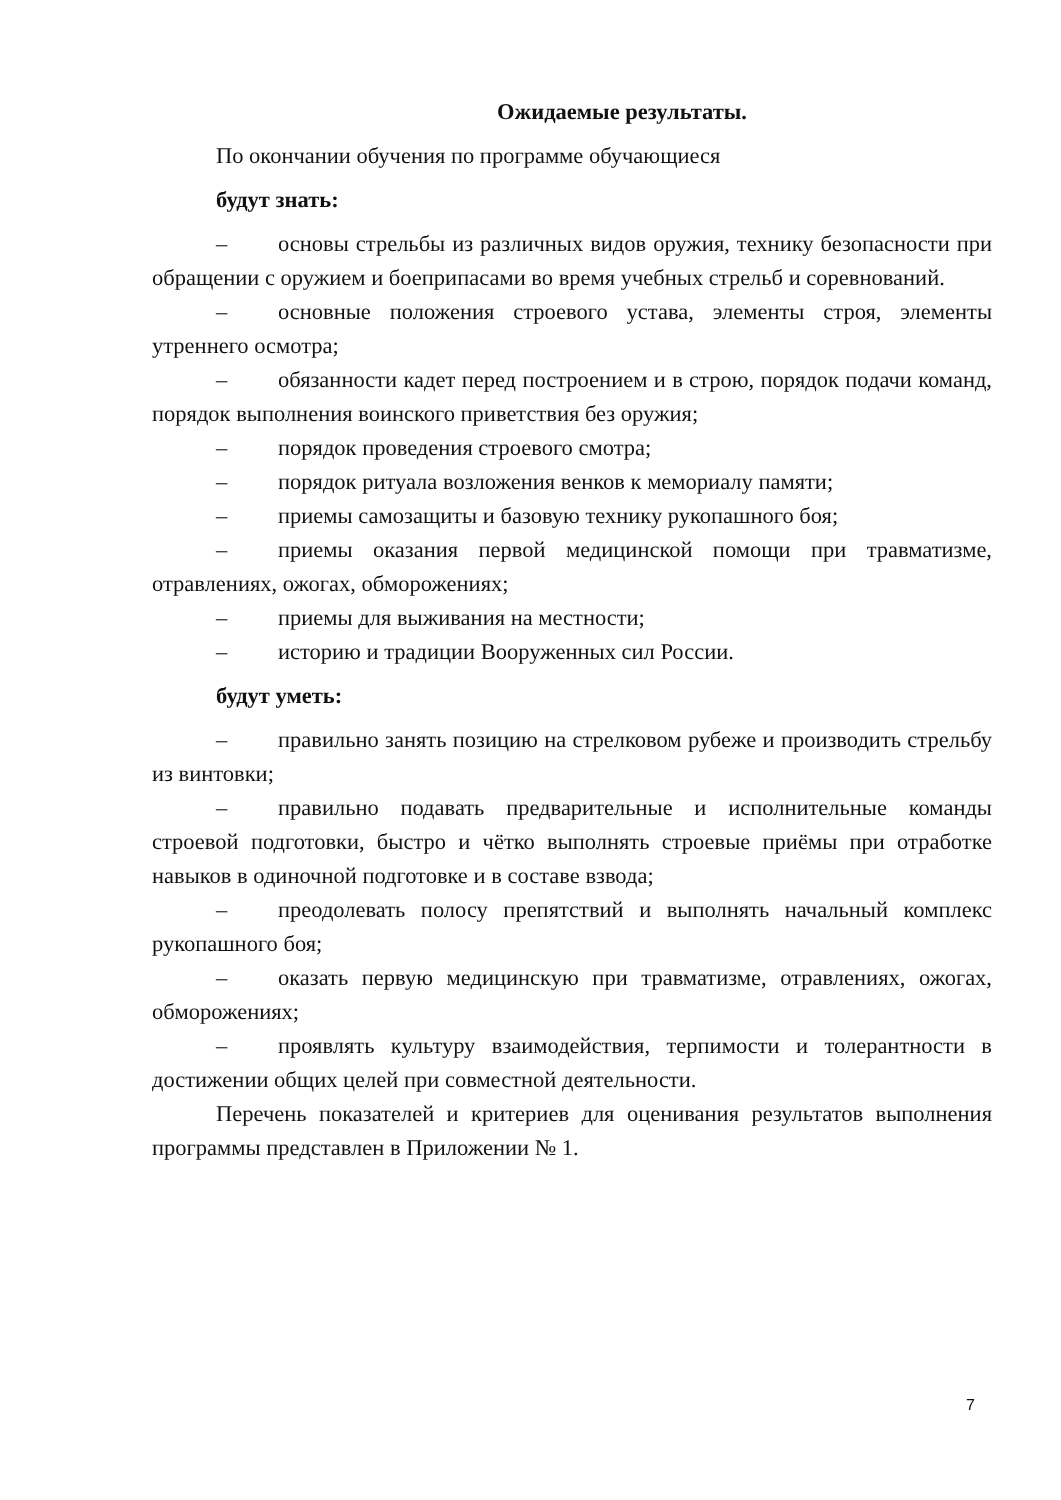Ожидаемые результаты.
По окончании обучения по программе обучающиеся
будут знать:
– основы стрельбы из различных видов оружия, технику безопасности при обращении с оружием и боеприпасами во время учебных стрельб и соревнований.
– основные положения строевого устава, элементы строя, элементы утреннего осмотра;
– обязанности кадет перед построением и в строю, порядок подачи команд, порядок выполнения воинского приветствия без оружия;
– порядок проведения строевого смотра;
– порядок ритуала возложения венков к мемориалу памяти;
– приемы самозащиты и базовую технику рукопашного боя;
– приемы оказания первой медицинской помощи при травматизме, отравлениях, ожогах, обморожениях;
– приемы для выживания на местности;
– историю и традиции Вооруженных сил России.
будут уметь:
– правильно занять позицию на стрелковом рубеже и производить стрельбу из винтовки;
– правильно подавать предварительные и исполнительные команды строевой подготовки, быстро и чётко выполнять строевые приёмы при отработке навыков в одиночной подготовке и в составе взвода;
– преодолевать полосу препятствий и выполнять начальный комплекс рукопашного боя;
– оказать первую медицинскую при травматизме, отравлениях, ожогах, обморожениях;
– проявлять культуру взаимодействия, терпимости и толерантности в достижении общих целей при совместной деятельности.
Перечень показателей и критериев для оценивания результатов выполнения программы представлен в Приложении № 1.
7